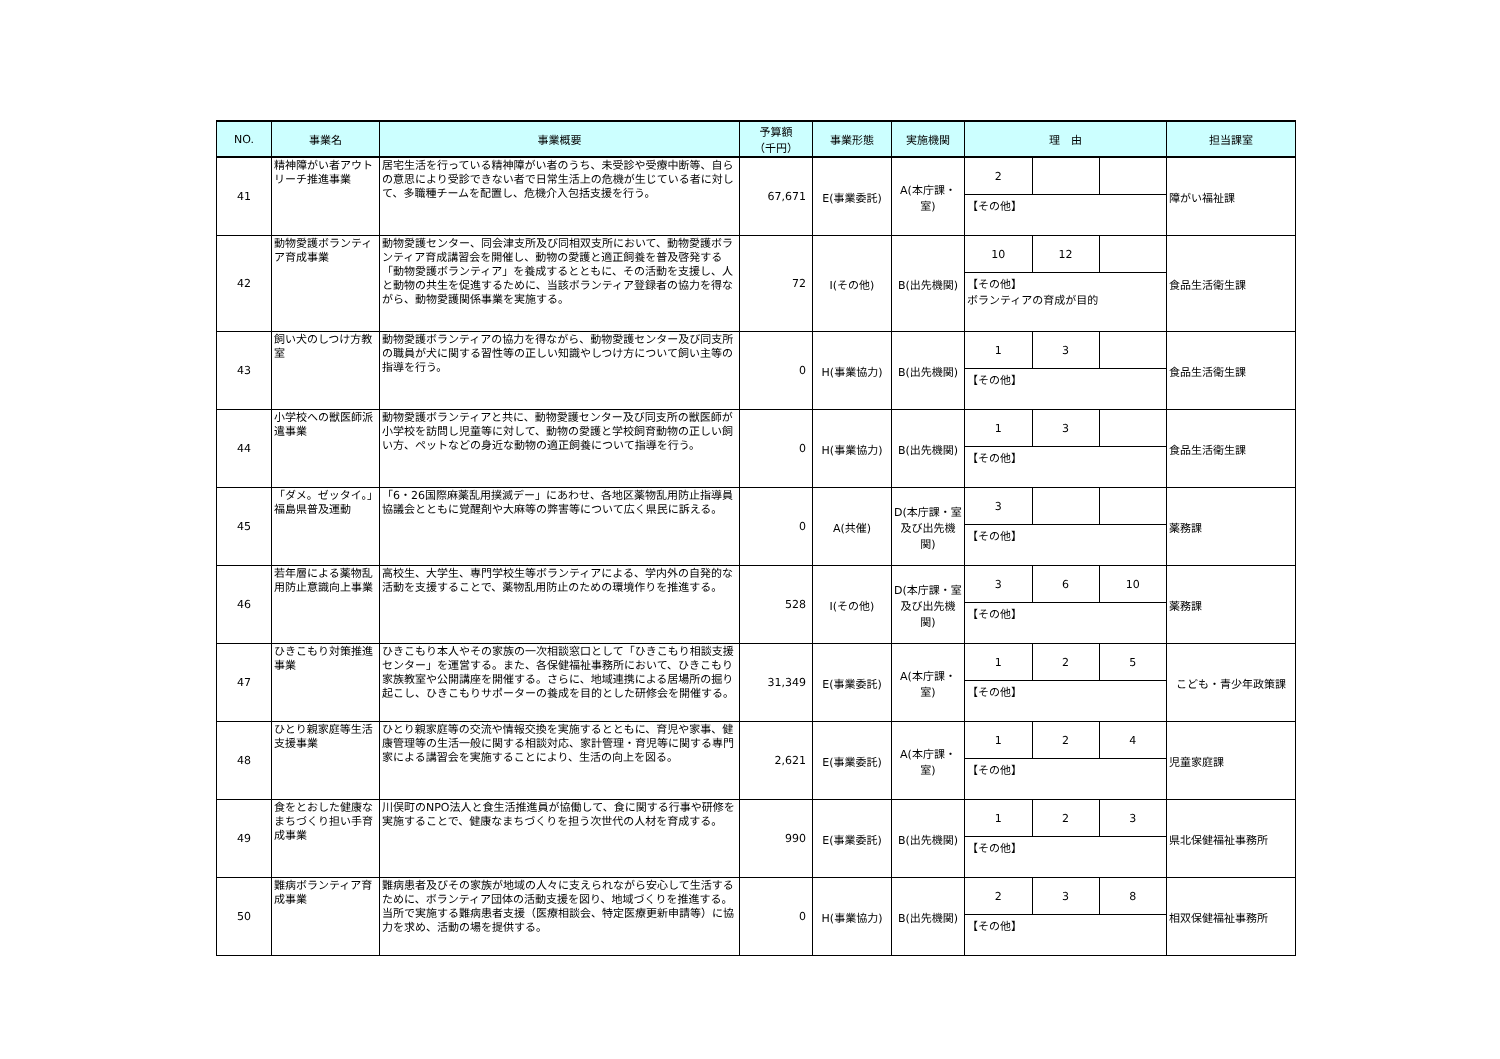| NO. | 事業名 | 事業概要 | 予算額 （千円） | 事業形態 | 実施機関 | 理 由 | 担当課室 |
| --- | --- | --- | --- | --- | --- | --- | --- |
| 41 | 精神障がい者アウトリーチ推進事業 | 居宅生活を行っている精神障がい者のうち、未受診や受療中断等、自らの意思により受診できない者で日常生活上の危機が生じている者に対して、多職種チームを配置し、危機介入包括支援を行う。 | 67,671 | E(事業委託) | A(本庁課・室) | / 2 / / / 【その他】 | 障がい福祉課 |
| 42 | 動物愛護ボランティア育成事業 | 動物愛護センター、同会津支所及び同相双支所において、動物愛護ボランティア育成講習会を開催し、動物の愛護と適正飼養を普及啓発する「動物愛護ボランティア」を養成するとともに、その活動を支援し、人と動物の共生を促進するために、当該ボランティア登録者の協力を得ながら、動物愛護関係事業を実施する。 | 72 | I(その他) | B(出先機関) | / 10 / 12 / / 【その他】 ボランティアの育成が目的 | 食品生活衛生課 |
| 43 | 飼い犬のしつけ方教室 | 動物愛護ボランティアの協力を得ながら、動物愛護センター及び同支所の職員が犬に関する習性等の正しい知識やしつけ方について飼い主等の指導を行う。 | 0 | H(事業協力) | B(出先機関) | / 1 / 3 / / 【その他】 | 食品生活衛生課 |
| 44 | 小学校への獣医師派遣事業 | 動物愛護ボランティアと共に、動物愛護センター及び同支所の獣医師が小学校を訪問し児童等に対して、動物の愛護と学校飼育動物の正しい飼い方、ペットなどの身近な動物の適正飼養について指導を行う。 | 0 | H(事業協力) | B(出先機関) | / 1 / 3 / / 【その他】 | 食品生活衛生課 |
| 45 | 「ダメ。ゼッタイ。」福島県普及運動 | 「6・26国際麻薬乱用撲滅デー」にあわせ、各地区薬物乱用防止指導員協議会とともに覚醒剤や大麻等の弊害等について広く県民に訴える。 | 0 | A(共催) | D(本庁課・室及び出先機関) | / 3 / / / 【その他】 | 薬務課 |
| 46 | 若年層による薬物乱用防止意識向上事業 | 高校生、大学生、専門学校生等ボランティアによる、学内外の自発的な活動を支援することで、薬物乱用防止のための環境作りを推進する。 | 528 | I(その他) | D(本庁課・室及び出先機関) | / 3 / 6 / 10 / 【その他】 | 薬務課 |
| 47 | ひきこもり対策推進事業 | ひきこもり本人やその家族の一次相談窓口として「ひきこもり相談支援センター」を運営する。また、各保健福祉事務所において、ひきこもり家族教室や公開講座を開催する。さらに、地域連携による居場所の掘り起こし、ひきこもりサポーターの養成を目的とした研修会を開催する。 | 31,349 | E(事業委託) | A(本庁課・室) | / 1 / 2 / 5 / 【その他】 | こども・青少年政策課 |
| 48 | ひとり親家庭等生活支援事業 | ひとり親家庭等の交流や情報交換を実施するとともに、育児や家事、健康管理等の生活一般に関する相談対応、家計管理・育児等に関する専門家による講習会を実施することにより、生活の向上を図る。 | 2,621 | E(事業委託) | A(本庁課・室) | / 1 / 2 / 4 / 【その他】 | 児童家庭課 |
| 49 | 食をとおした健康なまちづくり担い手育成事業 | 川俣町のNPO法人と食生活推進員が協働して、食に関する行事や研修を実施することで、健康なまちづくりを担う次世代の人材を育成する。 | 990 | E(事業委託) | B(出先機関) | / 1 / 2 / 3 / 【その他】 | 県北保健福祉事務所 |
| 50 | 難病ボランティア育成事業 | 難病患者及びその家族が地域の人々に支えられながら安心して生活するために、ボランティア団体の活動支援を図り、地域づくりを推進する。当所で実施する難病患者支援（医療相談会、特定医療更新申請等）に協力を求め、活動の場を提供する。 | 0 | H(事業協力) | B(出先機関) | / 2 / 3 / 8 / 【その他】 | 相双保健福祉事務所 |